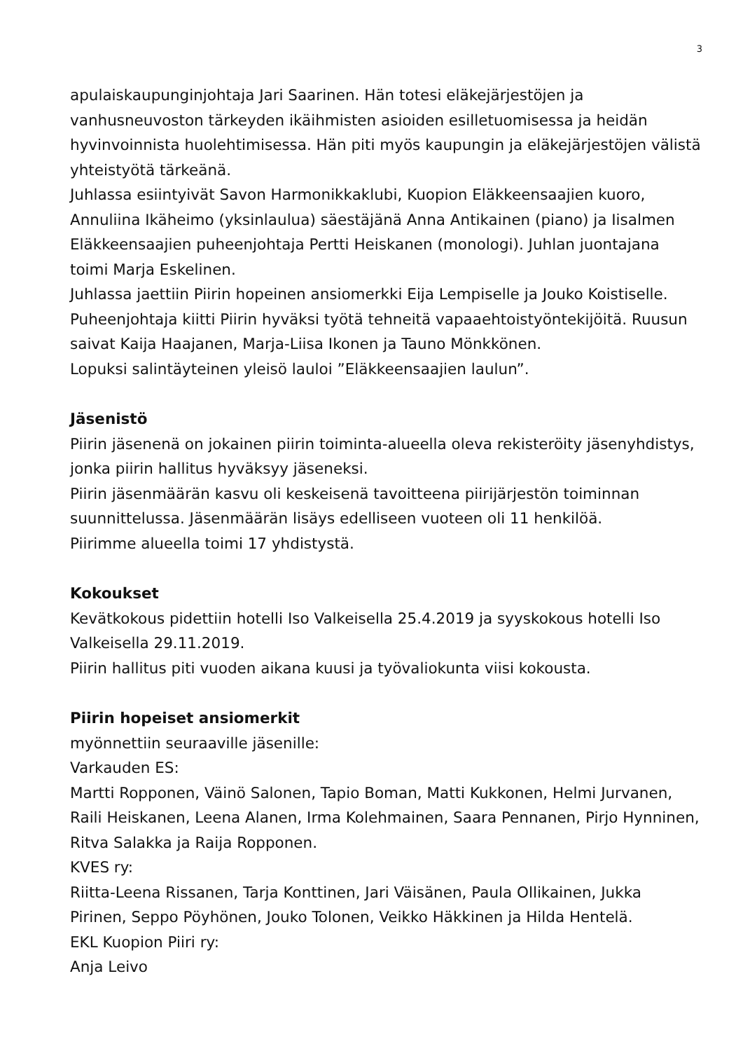3
apulaiskaupunginjohtaja Jari Saarinen. Hän totesi eläkejärjestöjen ja vanhusneuvoston tärkeyden ikäihmisten asioiden esilletuomisessa ja heidän hyvinvoinnista huolehtimisessa. Hän piti myös kaupungin ja eläkejärjestöjen välistä yhteistyötä tärkeänä.
Juhlassa esiintyivät Savon Harmonikkaklubi, Kuopion Eläkkeensaajien kuoro, Annuliina Ikäheimo (yksinlaulua) säestäjänä Anna Antikainen (piano) ja Iisalmen Eläkkeensaajien puheenjohtaja Pertti Heiskanen (monologi). Juhlan juontajana toimi Marja Eskelinen.
Juhlassa jaettiin Piirin hopeinen ansiomerkki Eija Lempiselle ja Jouko Koistiselle. Puheenjohtaja kiitti Piirin hyväksi työtä tehneitä vapaaehtoistyöntekijöitä. Ruusun saivat Kaija Haajanen, Marja-Liisa Ikonen ja Tauno Mönkkönen.
Lopuksi salintäyteinen yleisö lauloi ”Eläkkeensaajien laulun”.
Jäsenistö
Piirin jäsenenä on jokainen piirin toiminta-alueella oleva rekisteröity jäsenyhdistys, jonka piirin hallitus hyväksyy jäseneksi.
Piirin jäsenmäärän kasvu oli keskeisenä tavoitteena piirijärjestön toiminnan suunnittelussa. Jäsenmäärän lisäys edelliseen vuoteen oli 11 henkilöä.
Piirimme alueella toimi 17 yhdistystä.
Kokoukset
Kevätkokous pidettiin hotelli Iso Valkeisella 25.4.2019 ja syyskokous hotelli Iso Valkeisella 29.11.2019.
Piirin hallitus piti vuoden aikana kuusi ja työvaliokunta viisi kokousta.
Piirin hopeiset ansiomerkit
myönnettiin seuraaville jäsenille:
Varkauden ES:
Martti Ropponen, Väinö Salonen, Tapio Boman, Matti Kukkonen, Helmi Jurvanen, Raili Heiskanen, Leena Alanen, Irma Kolehmainen, Saara Pennanen, Pirjo Hynninen, Ritva Salakka ja Raija Ropponen.
KVES ry:
Riitta-Leena Rissanen, Tarja Konttinen, Jari Väisänen, Paula Ollikainen, Jukka Pirinen, Seppo Pöyhönen, Jouko Tolonen, Veikko Häkkinen ja Hilda Hentelä.
EKL Kuopion Piiri ry:
Anja Leivo